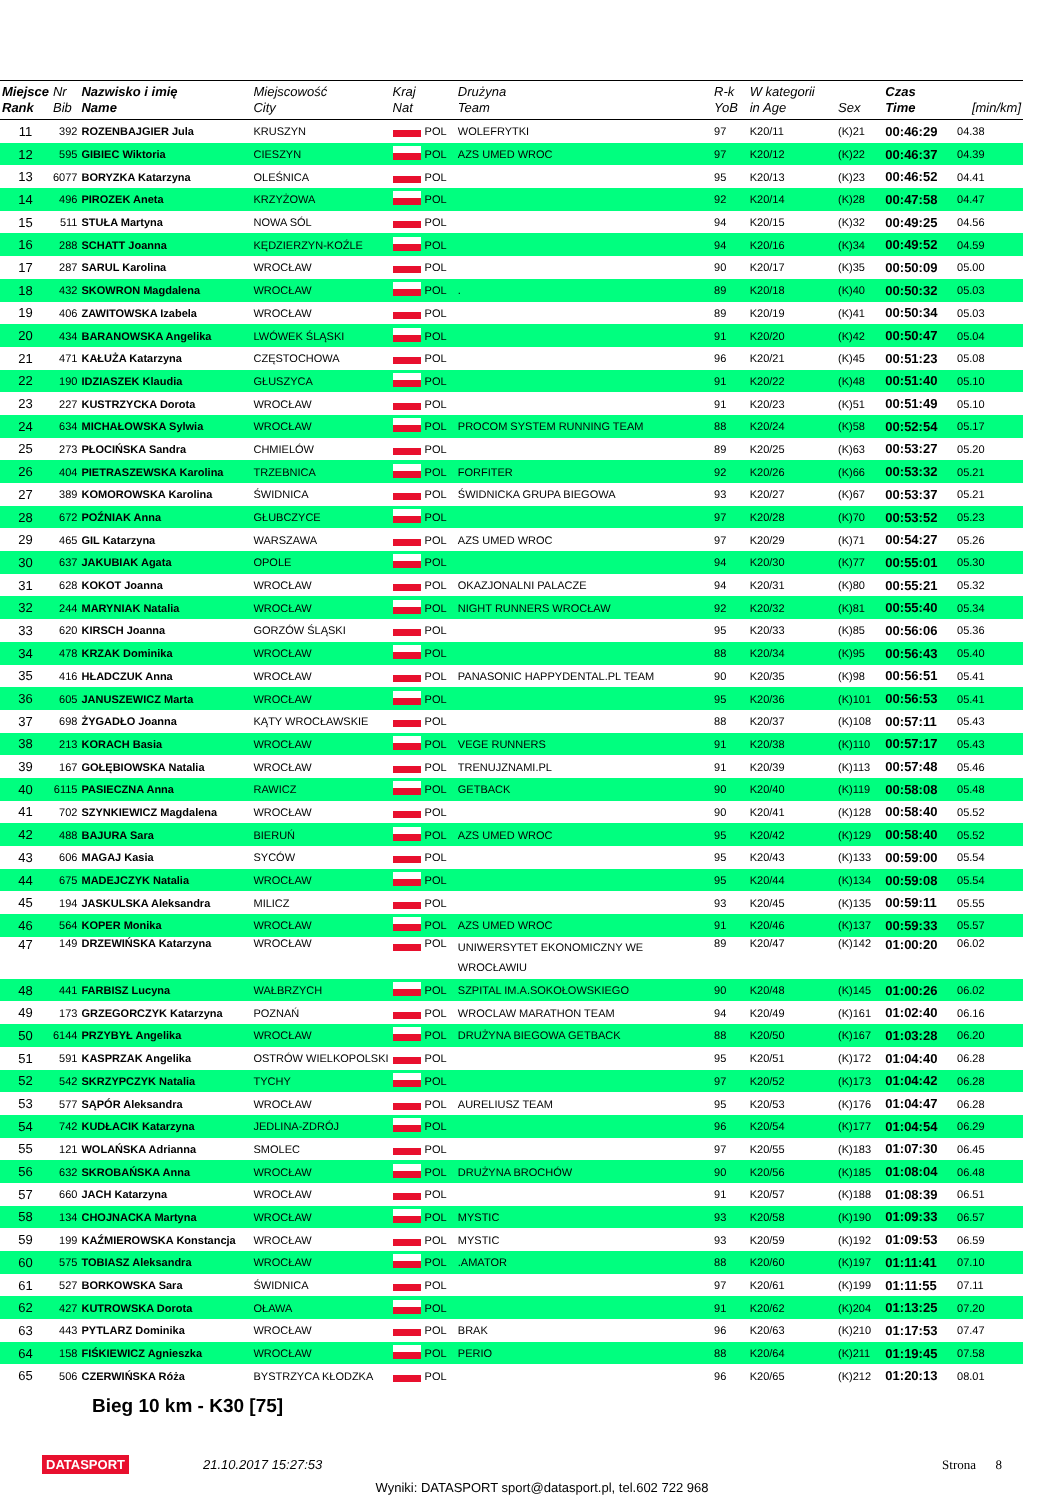| Miejsce Rank | Nr Bib | Nazwisko i imię Name | Miejscowość City | Kraj Nat | | Drużyna Team | R-k YoB | W kategorii in Age | Sex | Czas Time | [min/km] |
| --- | --- | --- | --- | --- | --- | --- | --- | --- | --- | --- | --- |
| 11 | 392 | ROZENBAJGIER Jula | KRUSZYN | | POL | WOLEFRYTKI | 97 | K20/11 | (K)21 | 00:46:29 | 04.38 |
| 12 | 595 | GIBIEC Wiktoria | CIESZYN | | POL | AZS UMED WROC | 97 | K20/12 | (K)22 | 00:46:37 | 04.39 |
| 13 | 6077 | BORYZKA Katarzyna | OLEŚNICA | | POL | | 95 | K20/13 | (K)23 | 00:46:52 | 04.41 |
| 14 | 496 | PIROZEK Aneta | KRZYŻOWA | | POL | | 92 | K20/14 | (K)28 | 00:47:58 | 04.47 |
| 15 | 511 | STUŁA Martyna | NOWA SÓL | | POL | | 94 | K20/15 | (K)32 | 00:49:25 | 04.56 |
| 16 | 288 | SCHATT Joanna | KĘDZIERZYN-KOŹLE | | POL | | 94 | K20/16 | (K)34 | 00:49:52 | 04.59 |
| 17 | 287 | SARUL Karolina | WROCŁAW | | POL | | 90 | K20/17 | (K)35 | 00:50:09 | 05.00 |
| 18 | 432 | SKOWRON Magdalena | WROCŁAW | | POL | . | 89 | K20/18 | (K)40 | 00:50:32 | 05.03 |
| 19 | 406 | ZAWITOWSKA Izabela | WROCŁAW | | POL | | 89 | K20/19 | (K)41 | 00:50:34 | 05.03 |
| 20 | 434 | BARANOWSKA Angelika | LWÓWEK ŚLĄSKI | | POL | | 91 | K20/20 | (K)42 | 00:50:47 | 05.04 |
| 21 | 471 | KAŁUŻA Katarzyna | CZĘSTOCHOWA | | POL | | 96 | K20/21 | (K)45 | 00:51:23 | 05.08 |
| 22 | 190 | IDZIASZEK Klaudia | GŁUSZYCA | | POL | | 91 | K20/22 | (K)48 | 00:51:40 | 05.10 |
| 23 | 227 | KUSTRZYCKA Dorota | WROCŁAW | | POL | | 91 | K20/23 | (K)51 | 00:51:49 | 05.10 |
| 24 | 634 | MICHAŁOWSKA Sylwia | WROCŁAW | | POL | PROCOM SYSTEM RUNNING TEAM | 88 | K20/24 | (K)58 | 00:52:54 | 05.17 |
| 25 | 273 | PŁOCIŃSKA Sandra | CHMIELÓW | | POL | | 89 | K20/25 | (K)63 | 00:53:27 | 05.20 |
| 26 | 404 | PIETRASZEWSKA Karolina | TRZEBNICA | | POL | FORFITER | 92 | K20/26 | (K)66 | 00:53:32 | 05.21 |
| 27 | 389 | KOMOROWSKA Karolina | ŚWIDNICA | | POL | ŚWIDNICKA GRUPA BIEGOWA | 93 | K20/27 | (K)67 | 00:53:37 | 05.21 |
| 28 | 672 | POŹNIAK Anna | GŁUBCZYCE | | POL | | 97 | K20/28 | (K)70 | 00:53:52 | 05.23 |
| 29 | 465 | GIL Katarzyna | WARSZAWA | | POL | AZS UMED WROC | 97 | K20/29 | (K)71 | 00:54:27 | 05.26 |
| 30 | 637 | JAKUBIAK Agata | OPOLE | | POL | | 94 | K20/30 | (K)77 | 00:55:01 | 05.30 |
| 31 | 628 | KOKOT Joanna | WROCŁAW | | POL | OKAZJONALNI PALACZE | 94 | K20/31 | (K)80 | 00:55:21 | 05.32 |
| 32 | 244 | MARYNIAK Natalia | WROCŁAW | | POL | NIGHT RUNNERS WROCŁAW | 92 | K20/32 | (K)81 | 00:55:40 | 05.34 |
| 33 | 620 | KIRSCH Joanna | GORZÓW ŚLĄSKI | | POL | | 95 | K20/33 | (K)85 | 00:56:06 | 05.36 |
| 34 | 478 | KRZAK Dominika | WROCŁAW | | POL | | 88 | K20/34 | (K)95 | 00:56:43 | 05.40 |
| 35 | 416 | HŁADCZUK Anna | WROCŁAW | | POL | PANASONIC HAPPYDENTAL.PL TEAM | 90 | K20/35 | (K)98 | 00:56:51 | 05.41 |
| 36 | 605 | JANUSZEWICZ Marta | WROCŁAW | | POL | | 95 | K20/36 | (K)101 | 00:56:53 | 05.41 |
| 37 | 698 | ŻYGADŁO Joanna | KĄTY WROCŁAWSKIE | | POL | | 88 | K20/37 | (K)108 | 00:57:11 | 05.43 |
| 38 | 213 | KORACH Basia | WROCŁAW | | POL | VEGE RUNNERS | 91 | K20/38 | (K)110 | 00:57:17 | 05.43 |
| 39 | 167 | GOŁĘBIOWSKA Natalia | WROCŁAW | | POL | TRENUJZNAMI.PL | 91 | K20/39 | (K)113 | 00:57:48 | 05.46 |
| 40 | 6115 | PASIECZNA Anna | RAWICZ | | POL | GETBACK | 90 | K20/40 | (K)119 | 00:58:08 | 05.48 |
| 41 | 702 | SZYNKIEWICZ Magdalena | WROCŁAW | | POL | | 90 | K20/41 | (K)128 | 00:58:40 | 05.52 |
| 42 | 488 | BAJURA Sara | BIERUŃ | | POL | AZS UMED WROC | 95 | K20/42 | (K)129 | 00:58:40 | 05.52 |
| 43 | 606 | MAGAJ Kasia | SYCÓW | | POL | | 95 | K20/43 | (K)133 | 00:59:00 | 05.54 |
| 44 | 675 | MADEJCZYK Natalia | WROCŁAW | | POL | | 95 | K20/44 | (K)134 | 00:59:08 | 05.54 |
| 45 | 194 | JASKULSKA Aleksandra | MILICZ | | POL | | 93 | K20/45 | (K)135 | 00:59:11 | 05.55 |
| 46 | 564 | KOPER Monika | WROCŁAW | | POL | AZS UMED WROC | 91 | K20/46 | (K)137 | 00:59:33 | 05.57 |
| 47 | 149 | DRZEWIŃSKA Katarzyna | WROCŁAW | | POL | UNIWERSYTET EKONOMICZNY WE WROCŁAWIU | 89 | K20/47 | (K)142 | 01:00:20 | 06.02 |
| 48 | 441 | FARBISZ Lucyna | WAŁBRZYCH | | POL | SZPITAL IM.A.SOKOŁOWSKIEGO | 90 | K20/48 | (K)145 | 01:00:26 | 06.02 |
| 49 | 173 | GRZEGORCZYK Katarzyna | POZNAŃ | | POL | WROCLAW MARATHON TEAM | 94 | K20/49 | (K)161 | 01:02:40 | 06.16 |
| 50 | 6144 | PRZYBYŁ Angelika | WROCŁAW | | POL | DRUŻYNA BIEGOWA GETBACK | 88 | K20/50 | (K)167 | 01:03:28 | 06.20 |
| 51 | 591 | KASPRZAK Angelika | OSTRÓW WIELKOPOLSKI | | POL | | 95 | K20/51 | (K)172 | 01:04:40 | 06.28 |
| 52 | 542 | SKRZYPCZYK Natalia | TYCHY | | POL | | 97 | K20/52 | (K)173 | 01:04:42 | 06.28 |
| 53 | 577 | SĄPÓR Aleksandra | WROCŁAW | | POL | AURELIUSZ TEAM | 95 | K20/53 | (K)176 | 01:04:47 | 06.28 |
| 54 | 742 | KUDŁACIK Katarzyna | JEDLINA-ZDRÓJ | | POL | | 96 | K20/54 | (K)177 | 01:04:54 | 06.29 |
| 55 | 121 | WOLAŃSKA Adrianna | SMOLEC | | POL | | 97 | K20/55 | (K)183 | 01:07:30 | 06.45 |
| 56 | 632 | SKROBAŃSKA Anna | WROCŁAW | | POL | DRUŻYNA BROCHÓW | 90 | K20/56 | (K)185 | 01:08:04 | 06.48 |
| 57 | 660 | JACH Katarzyna | WROCŁAW | | POL | | 91 | K20/57 | (K)188 | 01:08:39 | 06.51 |
| 58 | 134 | CHOJNACKA Martyna | WROCŁAW | | POL | MYSTIC | 93 | K20/58 | (K)190 | 01:09:33 | 06.57 |
| 59 | 199 | KAŹMIEROWSKA Konstancja | WROCŁAW | | POL | MYSTIC | 93 | K20/59 | (K)192 | 01:09:53 | 06.59 |
| 60 | 575 | TOBIASZ Aleksandra | WROCŁAW | | POL | .AMATOR | 88 | K20/60 | (K)197 | 01:11:41 | 07.10 |
| 61 | 527 | BORKOWSKA Sara | ŚWIDNICA | | POL | | 97 | K20/61 | (K)199 | 01:11:55 | 07.11 |
| 62 | 427 | KUTROWSKA Dorota | OŁAWA | | POL | | 91 | K20/62 | (K)204 | 01:13:25 | 07.20 |
| 63 | 443 | PYTLARZ Dominika | WROCŁAW | | POL | BRAK | 96 | K20/63 | (K)210 | 01:17:53 | 07.47 |
| 64 | 158 | FIŚKIEWICZ Agnieszka | WROCŁAW | | POL | PERIO | 88 | K20/64 | (K)211 | 01:19:45 | 07.58 |
| 65 | 506 | CZERWIŃSKA Róża | BYSTRZYCA KŁODZKA | | POL | | 96 | K20/65 | (K)212 | 01:20:13 | 08.01 |
Bieg 10 km - K30 [75]
DATASPORT 21.10.2017 15:27:53 Strona 8
Wyniki: DATASPORT sport@datasport.pl, tel.602 722 968